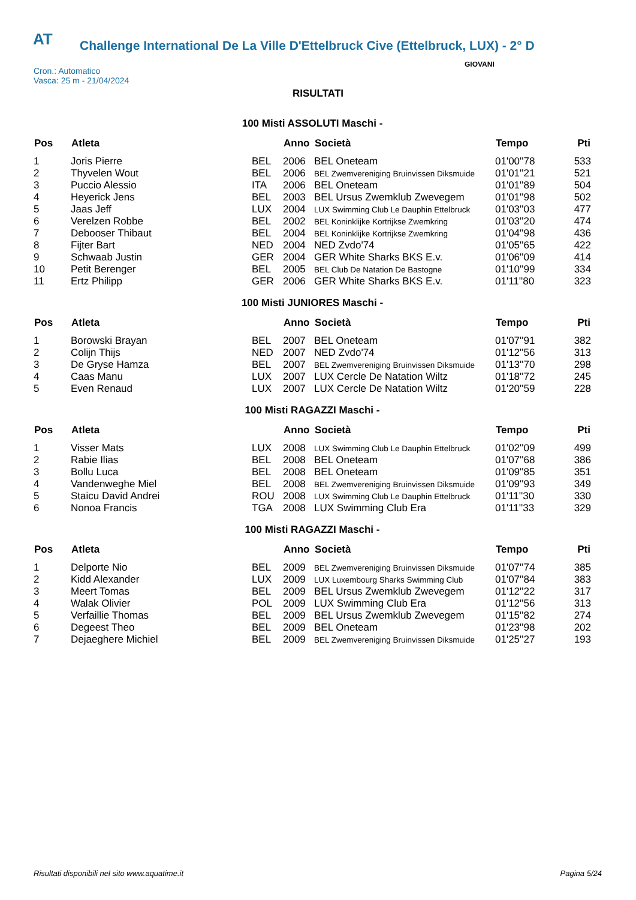AT
Challenge International De La Ville D'Ettelbruck Cive (Ettelbruck, LUX) - 2° D
Cron.: Automatico
Vasca: 25 m - 21/04/2024
GIOVANI
RISULTATI
100 Misti ASSOLUTI Maschi -
| Pos | Atleta | | Anno | Società | Tempo | Pti |
| --- | --- | --- | --- | --- | --- | --- |
| 1 | Joris Pierre | BEL | 2006 | BEL Oneteam | 01'00''78 | 533 |
| 2 | Thyvelen Wout | BEL | 2006 | BEL Zwemvereniging Bruinvissen Diksmuide | 01'01''21 | 521 |
| 3 | Puccio Alessio | ITA | 2006 | BEL Oneteam | 01'01''89 | 504 |
| 4 | Heyerick Jens | BEL | 2003 | BEL Ursus Zwemklub Zwevegem | 01'01''98 | 502 |
| 5 | Jaas Jeff | LUX | 2004 | LUX Swimming Club Le Dauphin Ettelbruck | 01'03''03 | 477 |
| 6 | Verelzen Robbe | BEL | 2002 | BEL Koninklijke Kortrijkse Zwemkring | 01'03''20 | 474 |
| 7 | Debooser Thibaut | BEL | 2004 | BEL Koninklijke Kortrijkse Zwemkring | 01'04''98 | 436 |
| 8 | Fijter Bart | NED | 2004 | NED Zvdo'74 | 01'05''65 | 422 |
| 9 | Schwaab Justin | GER | 2004 | GER White Sharks BKS E.v. | 01'06''09 | 414 |
| 10 | Petit Berenger | BEL | 2005 | BEL Club De Natation De Bastogne | 01'10''99 | 334 |
| 11 | Ertz Philipp | GER | 2006 | GER White Sharks BKS E.v. | 01'11''80 | 323 |
100 Misti JUNIORES Maschi -
| Pos | Atleta | | Anno | Società | Tempo | Pti |
| --- | --- | --- | --- | --- | --- | --- |
| 1 | Borowski Brayan | BEL | 2007 | BEL Oneteam | 01'07''91 | 382 |
| 2 | Colijn Thijs | NED | 2007 | NED Zvdo'74 | 01'12''56 | 313 |
| 3 | De Gryse Hamza | BEL | 2007 | BEL Zwemvereniging Bruinvissen Diksmuide | 01'13''70 | 298 |
| 4 | Caas Manu | LUX | 2007 | LUX Cercle De Natation Wiltz | 01'18''72 | 245 |
| 5 | Even Renaud | LUX | 2007 | LUX Cercle De Natation Wiltz | 01'20''59 | 228 |
100 Misti RAGAZZI Maschi -
| Pos | Atleta | | Anno | Società | Tempo | Pti |
| --- | --- | --- | --- | --- | --- | --- |
| 1 | Visser Mats | LUX | 2008 | LUX Swimming Club Le Dauphin Ettelbruck | 01'02''09 | 499 |
| 2 | Rabie Ilias | BEL | 2008 | BEL Oneteam | 01'07''68 | 386 |
| 3 | Bollu Luca | BEL | 2008 | BEL Oneteam | 01'09''85 | 351 |
| 4 | Vandenweghe Miel | BEL | 2008 | BEL Zwemvereniging Bruinvissen Diksmuide | 01'09''93 | 349 |
| 5 | Staicu David Andrei | ROU | 2008 | LUX Swimming Club Le Dauphin Ettelbruck | 01'11''30 | 330 |
| 6 | Nonoa Francis | TGA | 2008 | LUX Swimming Club Era | 01'11''33 | 329 |
100 Misti RAGAZZI Maschi -
| Pos | Atleta | | Anno | Società | Tempo | Pti |
| --- | --- | --- | --- | --- | --- | --- |
| 1 | Delporte Nio | BEL | 2009 | BEL Zwemvereniging Bruinvissen Diksmuide | 01'07''74 | 385 |
| 2 | Kidd Alexander | LUX | 2009 | LUX Luxembourg Sharks Swimming Club | 01'07''84 | 383 |
| 3 | Meert Tomas | BEL | 2009 | BEL Ursus Zwemklub Zwevegem | 01'12''22 | 317 |
| 4 | Walak Olivier | POL | 2009 | LUX Swimming Club Era | 01'12''56 | 313 |
| 5 | Verfaillie Thomas | BEL | 2009 | BEL Ursus Zwemklub Zwevegem | 01'15''82 | 274 |
| 6 | Degeest Theo | BEL | 2009 | BEL Oneteam | 01'23''98 | 202 |
| 7 | Dejaeghere Michiel | BEL | 2009 | BEL Zwemvereniging Bruinvissen Diksmuide | 01'25''27 | 193 |
Risultati disponibili nel sito www.aquatime.it Pagina 5/24